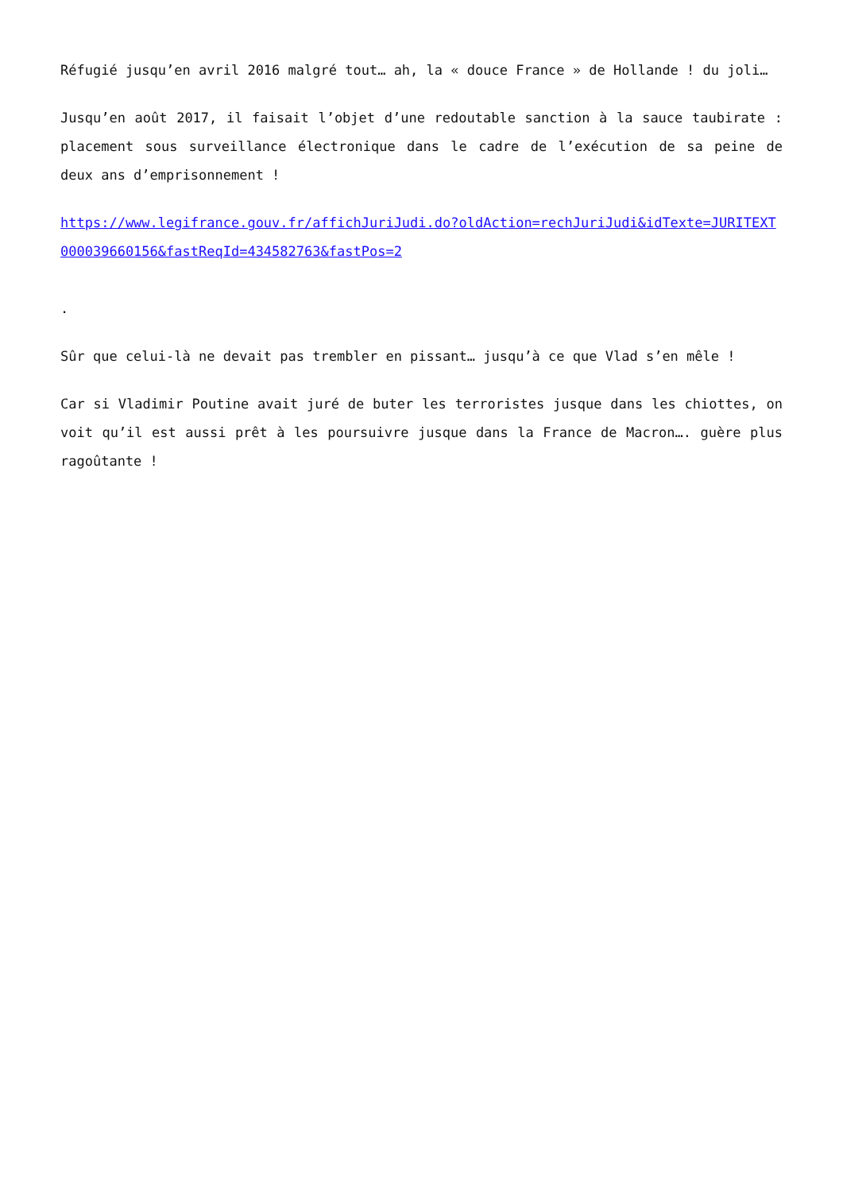Réfugié jusqu’en avril 2016 malgré tout… ah, la « douce France » de Hollande ! du joli…
Jusqu’en août 2017, il faisait l’objet d’une redoutable sanction à la sauce taubirate : placement sous surveillance électronique dans le cadre de l’exécution de sa peine de deux ans d’emprisonnement !
https://www.legifrance.gouv.fr/affichJuriJudi.do?oldAction=rechJuriJudi&idTexte=JURITEXT000039660156&fastReqId=434582763&fastPos=2
.
Sûr que celui-là ne devait pas trembler en pissant… jusqu’à ce que Vlad s’en mêle !
Car si Vladimir Poutine avait juré de buter les terroristes jusque dans les chiottes, on voit qu’il est aussi prêt à les poursuivre jusque dans la France de Macron…. guère plus ragoûtante !